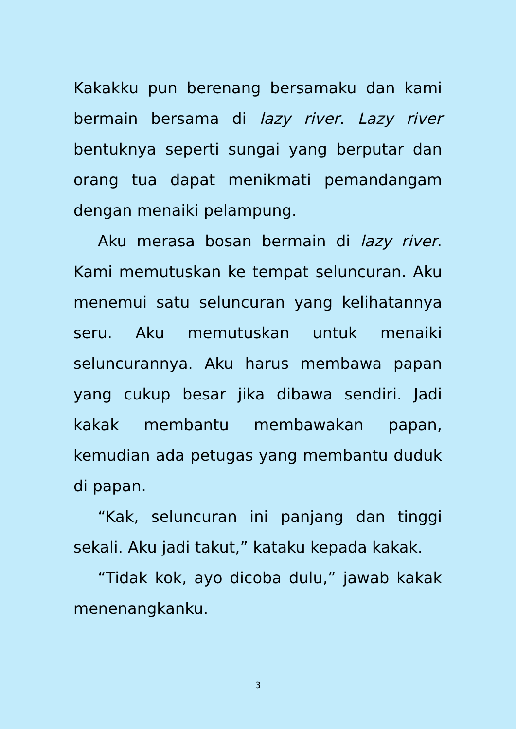Kakakku pun berenang bersamaku dan kami bermain bersama di lazy river. Lazy river bentuknya seperti sungai yang berputar dan orang tua dapat menikmati pemandangam dengan menaiki pelampung.
Aku merasa bosan bermain di lazy river. Kami memutuskan ke tempat seluncuran. Aku menemui satu seluncuran yang kelihatannya seru. Aku memutuskan untuk menaiki seluncurannya. Aku harus membawa papan yang cukup besar jika dibawa sendiri. Jadi kakak membantu membawakan papan, kemudian ada petugas yang membantu duduk di papan.
“Kak, seluncuran ini panjang dan tinggi sekali. Aku jadi takut,” kataku kepada kakak.
“Tidak kok, ayo dicoba dulu,” jawab kakak menenangkanku.
3